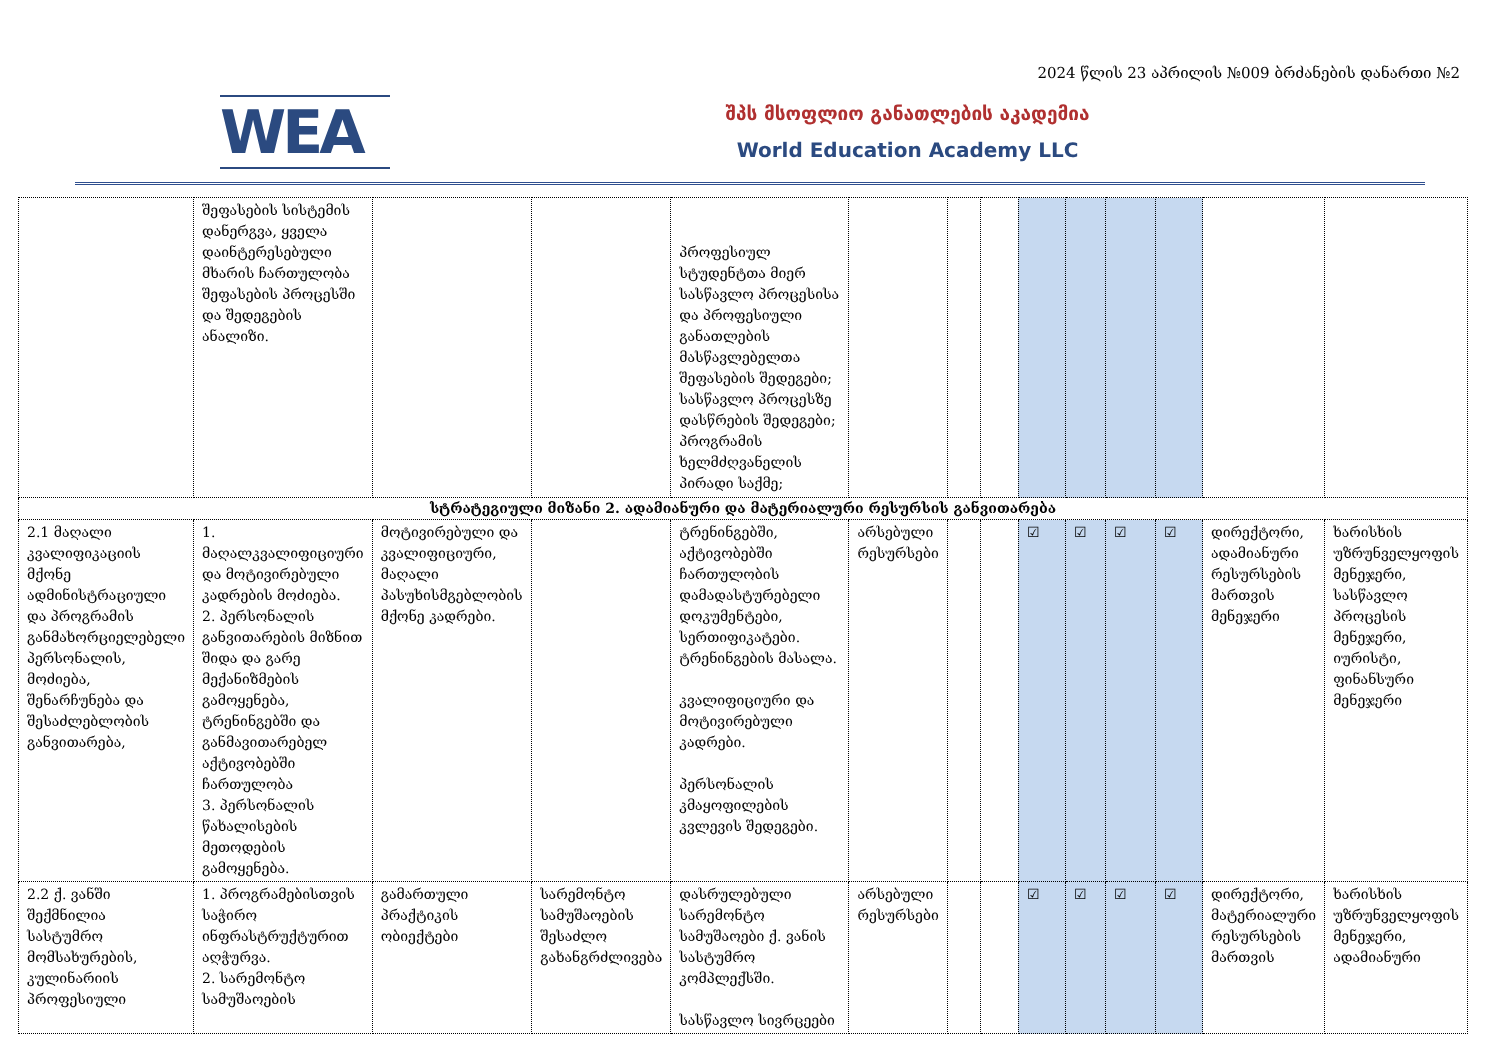2024 წლის 23 აპრილის №009 ბრძანების დანართი №2
WEA
შპს მსოფლიო განათლების აკადემია
World Education Academy LLC
| | შეფასების სისტემის დანერგვა, ყველა დაინტერესებული მხარის ჩართულობა შეფასების პროცესში და შედეგების ანალიზი. | | | პროფესიულ სტუდენტთა მიერ სასწავლო პროცესისა და პროფესიული განათლების მასწავლებელთა შეფასების შედეგები; სასწავლო პროცესზე დასწრების შედეგები; პროგრამის ხელმძღვანელის პირადი საქმე; | | | | | | | | | |
| სტრატეგიული მიზანი 2. ადამიანური და მატერიალური რესურსის განვითარება | | | | | | | | | | | | | |
| 2.1 მაღალი კვალიფიკაციის მქონე ადმინისტრაციული და პროგრამის განმახორციელებელი პერსონალის, მოძიება, შენარჩუნება და შესაძლებლობის განვითარება, | 1. მაღალკვალიფიციური და მოტივირებული კადრების მოძიება. 2. პერსონალის განვითარების მიზნით შიდა და გარე მექანიზმების გამოყენება, ტრენინგებში და განმავითარებელ აქტივობებში ჩართულობა 3. პერსონალის წახალისების მეთოდების გამოყენება. | მოტივირებული და კვალიფიციური, მაღალი პასუხისმგებლობის მქონე კადრები. | | ტრენინგებში, აქტივობებში ჩართულობის დამადასტურებელი დოკუმენტები, სერთიფიკატები. ტრენინგების მასალა. კვალიფიციური და მოტივირებული კადრები. პერსონალის კმაყოფილების კვლევის შედეგები. | არსებული რესურსები | | | ☑ | ☑ | ☑ | ☑ | დირექტორი, ადამიანური რესურსების მართვის მენეჯერი | ხარისხის უზრუნველყოფის მენეჯერი, სასწავლო პროცესის მენეჯერი, იურისტი, ფინანსური მენეჯერი |
| 2.2 ქ. ვანში შექმნილია სასტუმრო მომსახურების, კულინარიის პროფესიული | 1. პროგრამებისთვის საჭირო ინფრასტრუქტურით აღჭურვა. 2. სარემონტო სამუშაოების | გამართული პრაქტიკის ობიექტები | სარემონტო სამუშაოების შესაძლო გახანგრძლივება | დასრულებული სარემონტო სამუშაოები ქ. ვანის სასტუმრო კომპლექსში. სასწავლო სივრცეები | არსებული რესურსები | | | ☑ | ☑ | ☑ | ☑ | დირექტორი, მატერიალური რესურსების მართვის | ხარისხის უზრუნველყოფის მენეჯერი, ადამიანური |